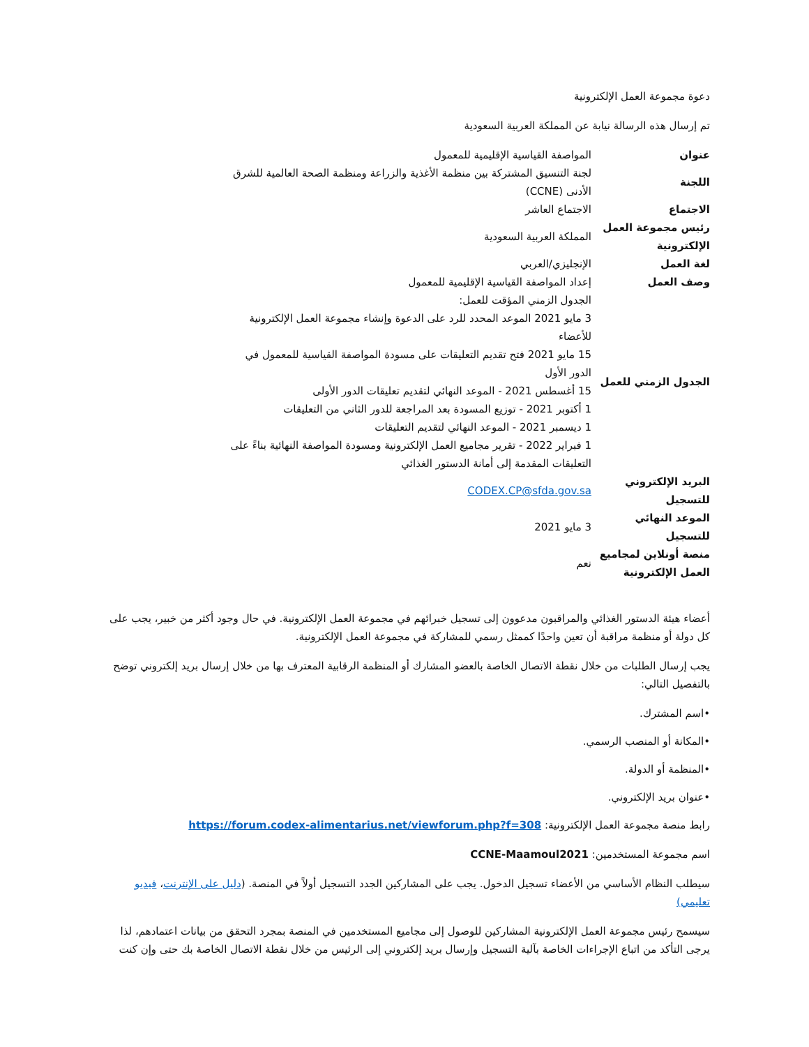دعوة مجموعة العمل الإلكترونية
تم إرسال هذه الرسالة نيابة عن المملكة العربية السعودية
| عنوان | المواصفة القياسية الإقليمية للمعمول |
| اللجنة | لجنة التنسيق المشتركة بين منظمة الأغذية والزراعة ومنظمة الصحة العالمية للشرق الأدنى (CCNE) |
| الاجتماع | الاجتماع العاشر |
| رئيس مجموعة العمل الإلكترونية | المملكة العربية السعودية |
| لغة العمل | الإنجليزي/العربي |
| وصف العمل | إعداد المواصفة القياسية الإقليمية للمعمول |
| الجدول الزمني للعمل | الجدول الزمني المؤقت للعمل: 3 مايو 2021 الموعد المحدد للرد على الدعوة وإنشاء مجموعة العمل الإلكترونية للأعضاء 15 مايو 2021 فتح تقديم التعليقات على مسودة المواصفة القياسية للمعمول في الدور الأول 15 أغسطس 2021 - الموعد النهائي لتقديم تعليقات الدور الأولى 1 أكتوبر 2021 - توزيع المسودة بعد المراجعة للدور الثاني من التعليقات 1 ديسمبر 2021 - الموعد النهائي لتقديم التعليقات 1 فبراير 2022 - تقرير مجاميع العمل الإلكترونية ومسودة المواصفة النهائية بناءً على التعليقات المقدمة إلى أمانة الدستور الغذائي |
| البريد الإلكتروني للتسجيل | CODEX.CP@sfda.gov.sa |
| الموعد النهائي للتسجيل | 3 مايو 2021 |
| منصة أونلاين لمجاميع العمل الإلكترونية | نعم |
أعضاء هيئة الدستور الغذائي والمراقبون مدعوون إلى تسجيل خبرائهم في مجموعة العمل الإلكترونية. في حال وجود أكثر من خبير، يجب على كل دولة أو منظمة مراقبة أن تعين واحدًا كممثل رسمي للمشاركة في مجموعة العمل الإلكترونية.
يجب إرسال الطلبات من خلال نقطة الاتصال الخاصة بالعضو المشارك أو المنظمة الرقابية المعترف بها من خلال إرسال بريد إلكتروني توضح بالتفصيل التالي:
•اسم المشترك.
•المكانة أو المنصب الرسمي.
•المنظمة أو الدولة.
•عنوان بريد الإلكتروني.
رابط منصة مجموعة العمل الإلكترونية: https://forum.codex-alimentarius.net/viewforum.php?f=308
اسم مجموعة المستخدمين: CCNE-Maamoul2021
سيطلب النظام الأساسي من الأعضاء تسجيل الدخول. يجب على المشاركين الجدد التسجيل أولاً في المنصة. (دليل على الإنترنت، فيديو تعليمي)
سيسمح رئيس مجموعة العمل الإلكترونية المشاركين للوصول إلى مجاميع المستخدمين في المنصة بمجرد التحقق من بيانات اعتمادهم، لذا يرجى التأكد من اتباع الإجراءات الخاصة بآلية التسجيل وإرسال بريد إلكتروني إلى الرئيس من خلال نقطة الاتصال الخاصة بك حتى وإن كنت